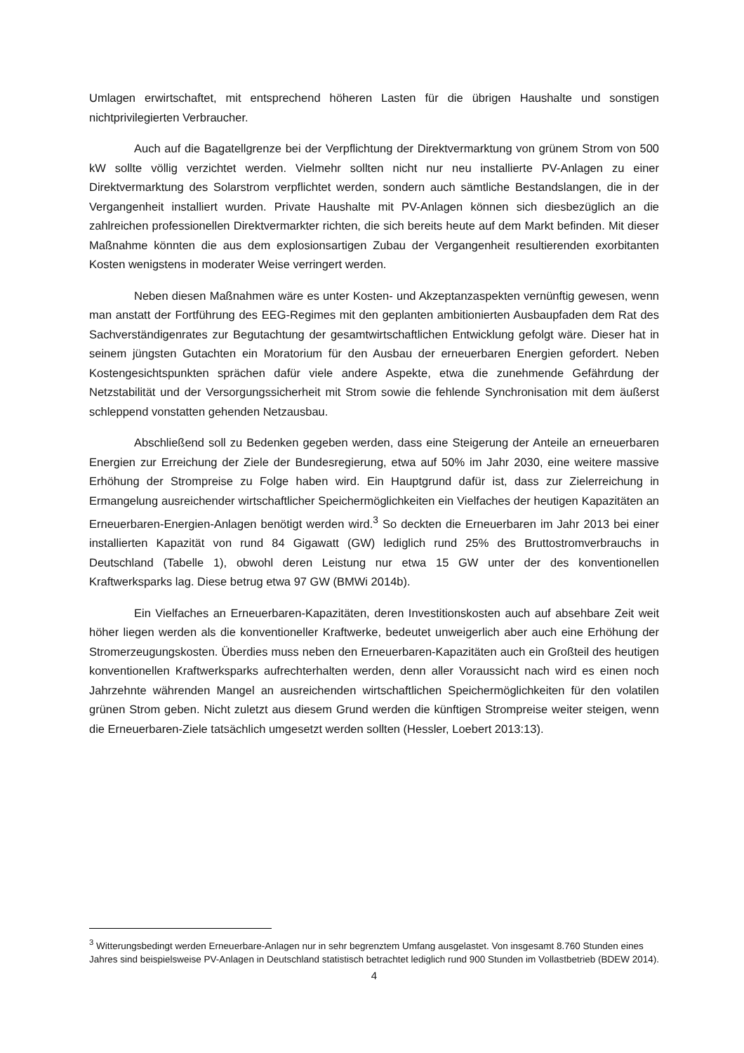Umlagen erwirtschaftet, mit entsprechend höheren Lasten für die übrigen Haushalte und sonstigen nichtprivilegierten Verbraucher.
Auch auf die Bagatellgrenze bei der Verpflichtung der Direktvermarktung von grünem Strom von 500 kW sollte völlig verzichtet werden. Vielmehr sollten nicht nur neu installierte PV-Anlagen zu einer Direktvermarktung des Solarstrom verpflichtet werden, sondern auch sämtliche Bestandslangen, die in der Vergangenheit installiert wurden. Private Haushalte mit PV-Anlagen können sich diesbezüglich an die zahlreichen professionellen Direktvermarkter richten, die sich bereits heute auf dem Markt befinden. Mit dieser Maßnahme könnten die aus dem explosionsartigen Zubau der Vergangenheit resultierenden exorbitanten Kosten wenigstens in moderater Weise verringert werden.
Neben diesen Maßnahmen wäre es unter Kosten- und Akzeptanzaspekten vernünftig gewesen, wenn man anstatt der Fortführung des EEG-Regimes mit den geplanten ambitionierten Ausbaupfaden dem Rat des Sachverständigenrates zur Begutachtung der gesamtwirtschaftlichen Entwicklung gefolgt wäre. Dieser hat in seinem jüngsten Gutachten ein Moratorium für den Ausbau der erneuerbaren Energien gefordert. Neben Kostengesichtspunkten sprächen dafür viele andere Aspekte, etwa die zunehmende Gefährdung der Netzstabilität und der Versorgungssicherheit mit Strom sowie die fehlende Synchronisation mit dem äußerst schleppend vonstatten gehenden Netzausbau.
Abschließend soll zu Bedenken gegeben werden, dass eine Steigerung der Anteile an erneuerbaren Energien zur Erreichung der Ziele der Bundesregierung, etwa auf 50% im Jahr 2030, eine weitere massive Erhöhung der Strompreise zu Folge haben wird. Ein Hauptgrund dafür ist, dass zur Zielerreichung in Ermangelung ausreichender wirtschaftlicher Speichermöglichkeiten ein Vielfaches der heutigen Kapazitäten an Erneuerbaren-Energien-Anlagen benötigt werden wird.<sup>3</sup> So deckten die Erneuerbaren im Jahr 2013 bei einer installierten Kapazität von rund 84 Gigawatt (GW) lediglich rund 25% des Bruttostromverbrauchs in Deutschland (Tabelle 1), obwohl deren Leistung nur etwa 15 GW unter der des konventionellen Kraftwerksparks lag. Diese betrug etwa 97 GW (BMWi 2014b).
Ein Vielfaches an Erneuerbaren-Kapazitäten, deren Investitionskosten auch auf absehbare Zeit weit höher liegen werden als die konventioneller Kraftwerke, bedeutet unweigerlich aber auch eine Erhöhung der Stromerzeugungskosten. Überdies muss neben den Erneuerbaren-Kapazitäten auch ein Großteil des heutigen konventionellen Kraftwerksparks aufrechterhalten werden, denn aller Voraussicht nach wird es einen noch Jahrzehnte währenden Mangel an ausreichenden wirtschaftlichen Speichermöglichkeiten für den volatilen grünen Strom geben. Nicht zuletzt aus diesem Grund werden die künftigen Strompreise weiter steigen, wenn die Erneuerbaren-Ziele tatsächlich umgesetzt werden sollten (Hessler, Loebert 2013:13).
<sup>3</sup> Witterungsbedingt werden Erneuerbare-Anlagen nur in sehr begrenztem Umfang ausgelastet. Von insgesamt 8.760 Stunden eines Jahres sind beispielsweise PV-Anlagen in Deutschland statistisch betrachtet lediglich rund 900 Stunden im Vollastbetrieb (BDEW 2014).
4